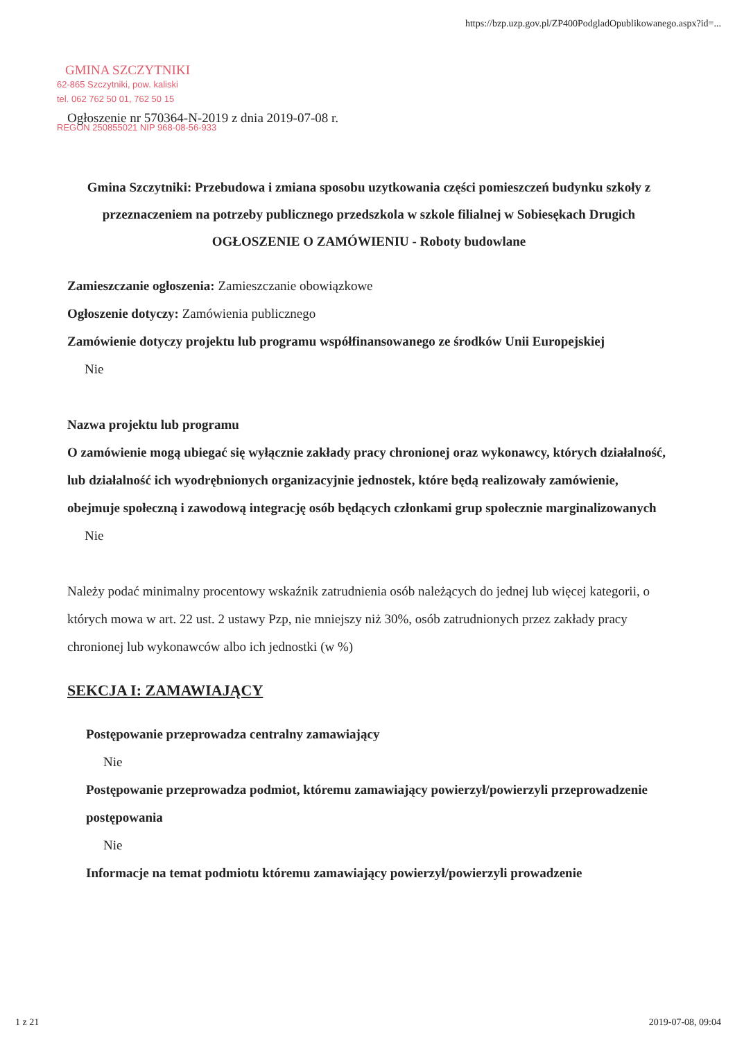https://bzp.uzp.gov.pl/ZP400PodgladOpublikowanego.aspx?id=...
GMINA SZCZYTNIKI
62-865 Szczytniki, pow. kaliski
tel. 062 762 50 01, 762 50 15
REGON 250855021 NIP 968-08-56-933
Ogłoszenie nr 570364-N-2019 z dnia 2019-07-08 r.
Gmina Szczytniki: Przebudowa i zmiana sposobu uzytkowania części pomieszczeń budynku szkoły z przeznaczeniem na potrzeby publicznego przedszkola w szkole filialnej w Sobiesękach Drugich
OGŁOSZENIE O ZAMÓWIENIU - Roboty budowlane
Zamieszczanie ogłoszenia: Zamieszczanie obowiązkowe
Ogłoszenie dotyczy: Zamówienia publicznego
Zamówienie dotyczy projektu lub programu współfinansowanego ze środków Unii Europejskiej
Nie
Nazwa projektu lub programu
O zamówienie mogą ubiegać się wyłącznie zakłady pracy chronionej oraz wykonawcy, których działalność, lub działalność ich wyodrębnionych organizacyjnie jednostek, które będą realizowały zamówienie, obejmuje społeczną i zawodową integrację osób będących członkami grup społecznie marginalizowanych
Nie
Należy podać minimalny procentowy wskaźnik zatrudnienia osób należących do jednej lub więcej kategorii, o których mowa w art. 22 ust. 2 ustawy Pzp, nie mniejszy niż 30%, osób zatrudnionych przez zakłady pracy chronionej lub wykonawców albo ich jednostki (w %)
SEKCJA I: ZAMAWIAJĄCY
Postępowanie przeprowadza centralny zamawiający
Nie
Postępowanie przeprowadza podmiot, któremu zamawiający powierzył/powierzyli przeprowadzenie postępowania
Nie
Informacje na temat podmiotu któremu zamawiający powierzył/powierzyli prowadzenie
1 z 21 2019-07-08, 09:04